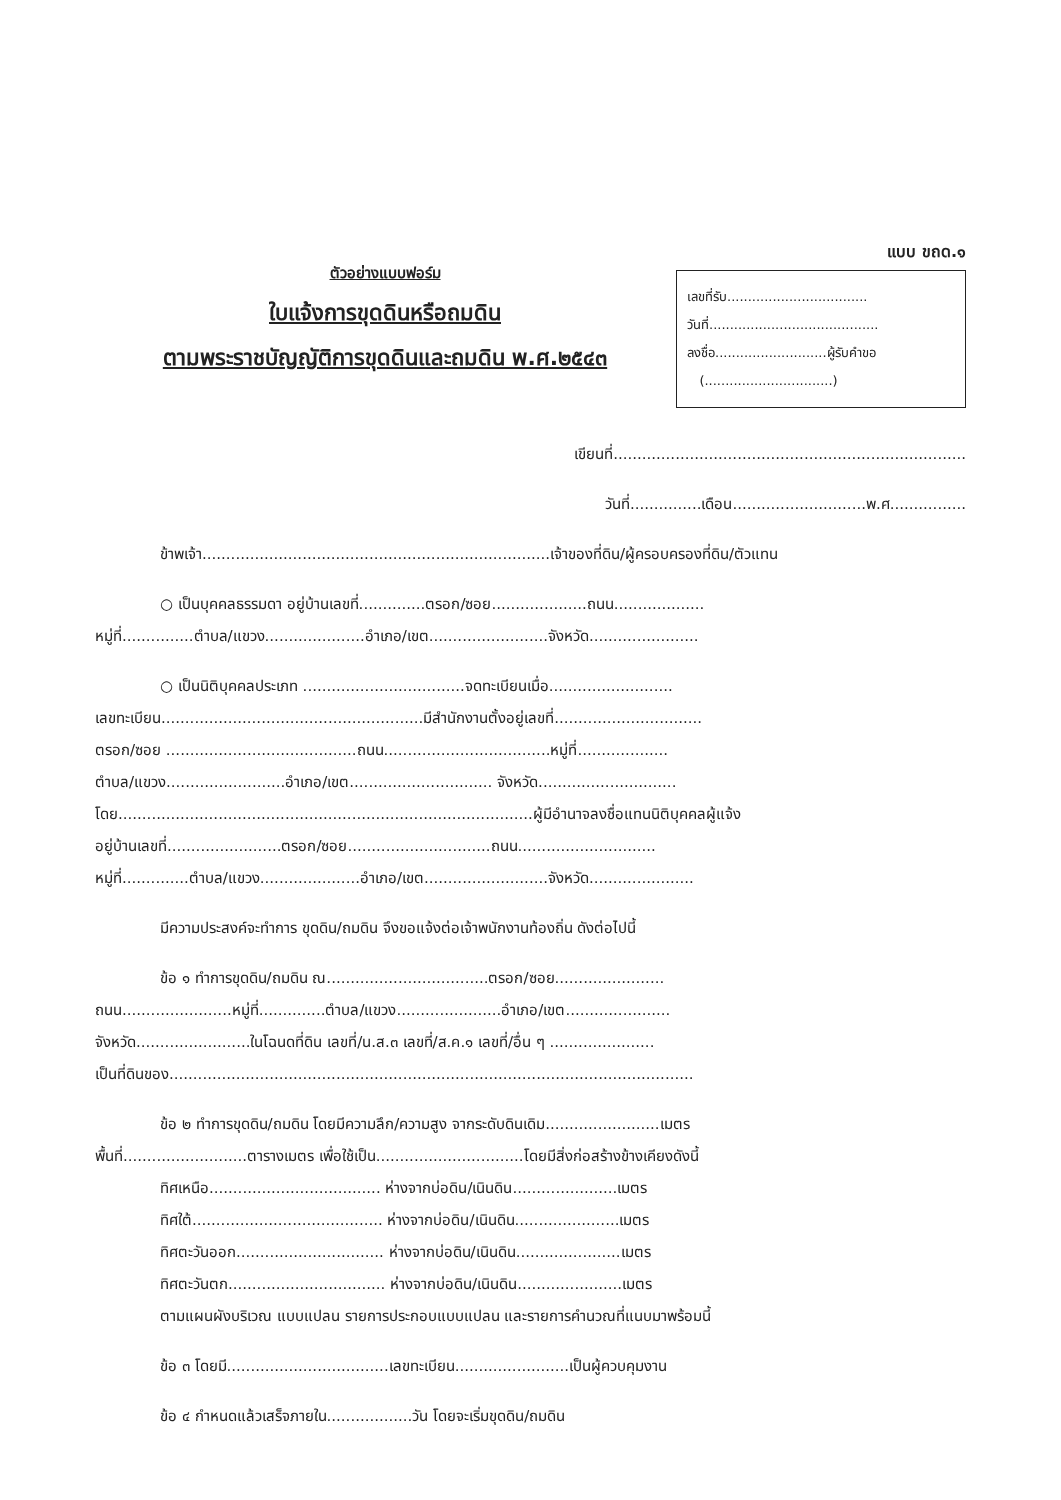ตัวอย่างแบบฟอร์ม
ใบแจ้งการขุดดินหรือถมดิน
ตามพระราชบัญญัติการขุดดินและถมดิน พ.ศ.๒๕๔๓
แบบ ขถด.๑
เลขที่รับ..................................
วันที่.........................................
ลงชื่อ...........................ผู้รับคำขอ
(...............................)
เขียนที่..........................................................................
วันที่...............เดือน............................พ.ศ................
ข้าพเจ้า.........................................................................เจ้าของที่ดิน/ผู้ครอบครองที่ดิน/ตัวแทน
○ เป็นบุคคลธรรมดา อยู่บ้านเลขที่..............ตรอก/ซอย....................ถนน...................
หมู่ที่...............ตำบล/แขวง.....................อำเภอ/เขต.........................จังหวัด.......................
○ เป็นนิติบุคคลประเภท ..................................จดทะเบียนเมื่อ..........................
เลขทะเบียน.......................................................มีสำนักงานตั้งอยู่เลขที่...............................
ตรอก/ซอย ........................................ถนน...................................หมู่ที่...................
ตำบล/แขวง.........................อำเภอ/เขต.............................. จังหวัด.............................
โดย.......................................................................................ผู้มีอำนาจลงชื่อแทนนิติบุคคลผู้แจ้ง
อยู่บ้านเลขที่........................ตรอก/ซอย..............................ถนน.............................
หมู่ที่..............ตำบล/แขวง.....................อำเภอ/เขต..........................จังหวัด......................
มีความประสงค์จะทำการ ขุดดิน/ถมดิน จึงขอแจ้งต่อเจ้าพนักงานท้องถิ่น ดังต่อไปนี้
ข้อ ๑ ทำการขุดดิน/ถมดิน ณ..................................ตรอก/ซอย.......................
ถนน.......................หมู่ที่..............ตำบล/แขวง......................อำเภอ/เขต......................
จังหวัด........................ในโฉนดที่ดิน เลขที่/น.ส.๓ เลขที่/ส.ค.๑ เลขที่/อื่น ๆ ......................
เป็นที่ดินของ..............................................................................................................
ข้อ ๒ ทำการขุดดิน/ถมดิน โดยมีความลึก/ความสูง จากระดับดินเดิม........................เมตร
พื้นที่..........................ตารางเมตร เพื่อใช้เป็น...............................โดยมีสิ่งก่อสร้างข้างเคียงดังนี้
ทิศเหนือ.................................... ห่างจากบ่อดิน/เนินดิน......................เมตร
ทิศใต้........................................ ห่างจากบ่อดิน/เนินดิน......................เมตร
ทิศตะวันออก............................... ห่างจากบ่อดิน/เนินดิน......................เมตร
ทิศตะวันตก................................. ห่างจากบ่อดิน/เนินดิน......................เมตร
ตามแผนผังบริเวณ แบบแปลน รายการประกอบแบบแปลน และรายการคำนวณที่แนบมาพร้อมนี้
ข้อ ๓ โดยมี..................................เลขทะเบียน........................เป็นผู้ควบคุมงาน
ข้อ ๔ กำหนดแล้วเสร็จภายใน..................วัน โดยจะเริ่มขุดดิน/ถมดิน